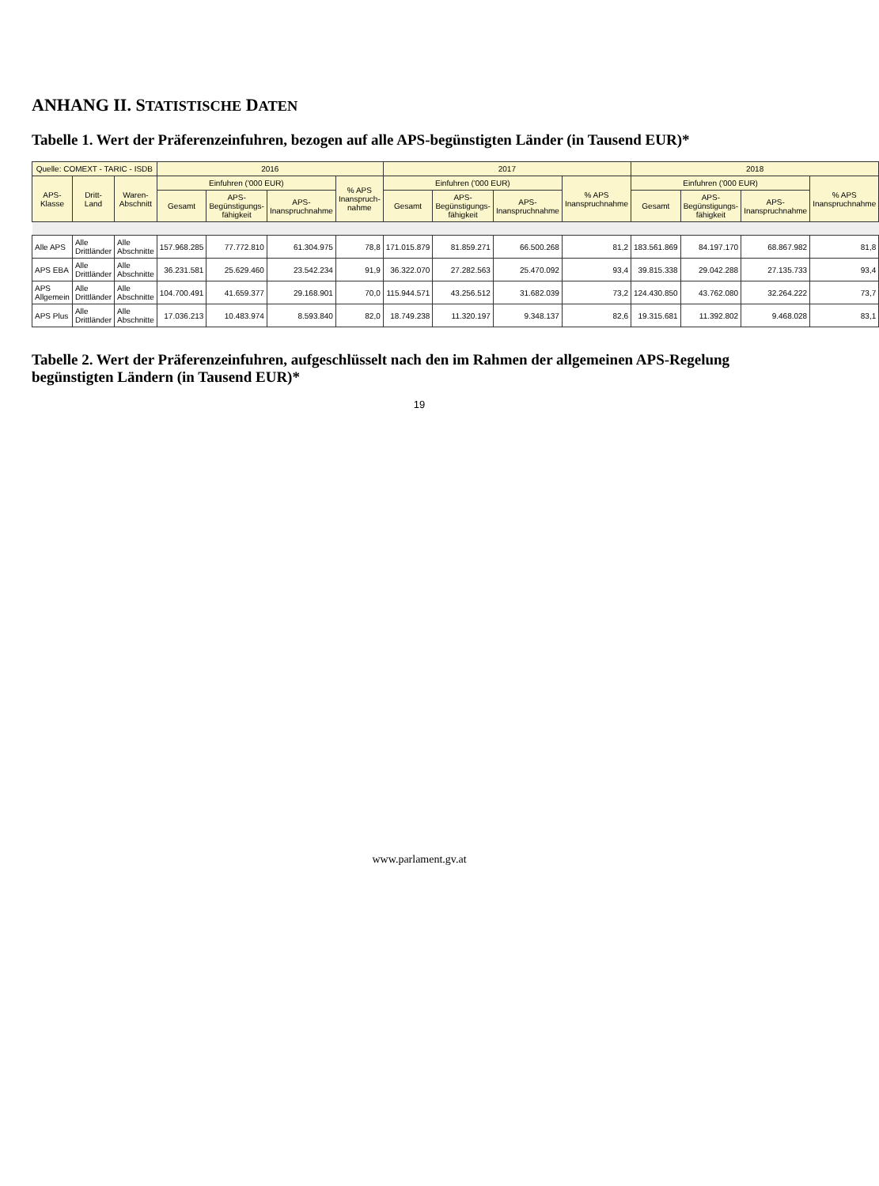ANHANG II. STATISTISCHE DATEN
Tabelle 1. Wert der Präferenzeinfuhren, bezogen auf alle APS-begünstigten Länder (in Tausend EUR)*
| Quelle: COMEXT - TARIC - ISDB | | | 2016 | | | | 2017 | | | | 2018 | | | |
| --- | --- | --- | --- | --- | --- | --- | --- | --- | --- | --- | --- | --- | --- | --- |
| APS- Klasse | Dritt- Land | Waren- Abschnitt | Einfuhren ('000 EUR) | | | % APS Inanspruch-nahme | Einfuhren ('000 EUR) | | | % APS Inanspruchnahme | Einfuhren ('000 EUR) | | | % APS Inanspruchnahme |
| | | | Gesamt | APS-Begünstigungs-fähigkeit | APS-Inanspruchnahme | | Gesamt | APS-Begünstigungs-fähigkeit | APS-Inanspruchnahme | | Gesamt | APS-Begünstigungs-fähigkeit | APS-Inanspruchnahme | |
| Alle APS | Alle Drittländer | Alle Abschnitte | 157.968.285 | 77.772.810 | 61.304.975 | 78,8 | 171.015.879 | 81.859.271 | 66.500.268 | 81,2 | 183.561.869 | 84.197.170 | 68.867.982 | 81,8 |
| APS EBA | Alle Drittländer | Alle Abschnitte | 36.231.581 | 25.629.460 | 23.542.234 | 91,9 | 36.322.070 | 27.282.563 | 25.470.092 | 93,4 | 39.815.338 | 29.042.288 | 27.135.733 | 93,4 |
| APS Allgemein | Alle Drittländer | Alle Abschnitte | 104.700.491 | 41.659.377 | 29.168.901 | 70,0 | 115.944.571 | 43.256.512 | 31.682.039 | 73,2 | 124.430.850 | 43.762.080 | 32.264.222 | 73,7 |
| APS Plus | Alle Drittländer | Alle Abschnitte | 17.036.213 | 10.483.974 | 8.593.840 | 82,0 | 18.749.238 | 11.320.197 | 9.348.137 | 82,6 | 19.315.681 | 11.392.802 | 9.468.028 | 83,1 |
Tabelle 2. Wert der Präferenzeinfuhren, aufgeschlüsselt nach den im Rahmen der allgemeinen APS-Regelung begünstigten Ländern (in Tausend EUR)*
19
www.parlament.gv.at